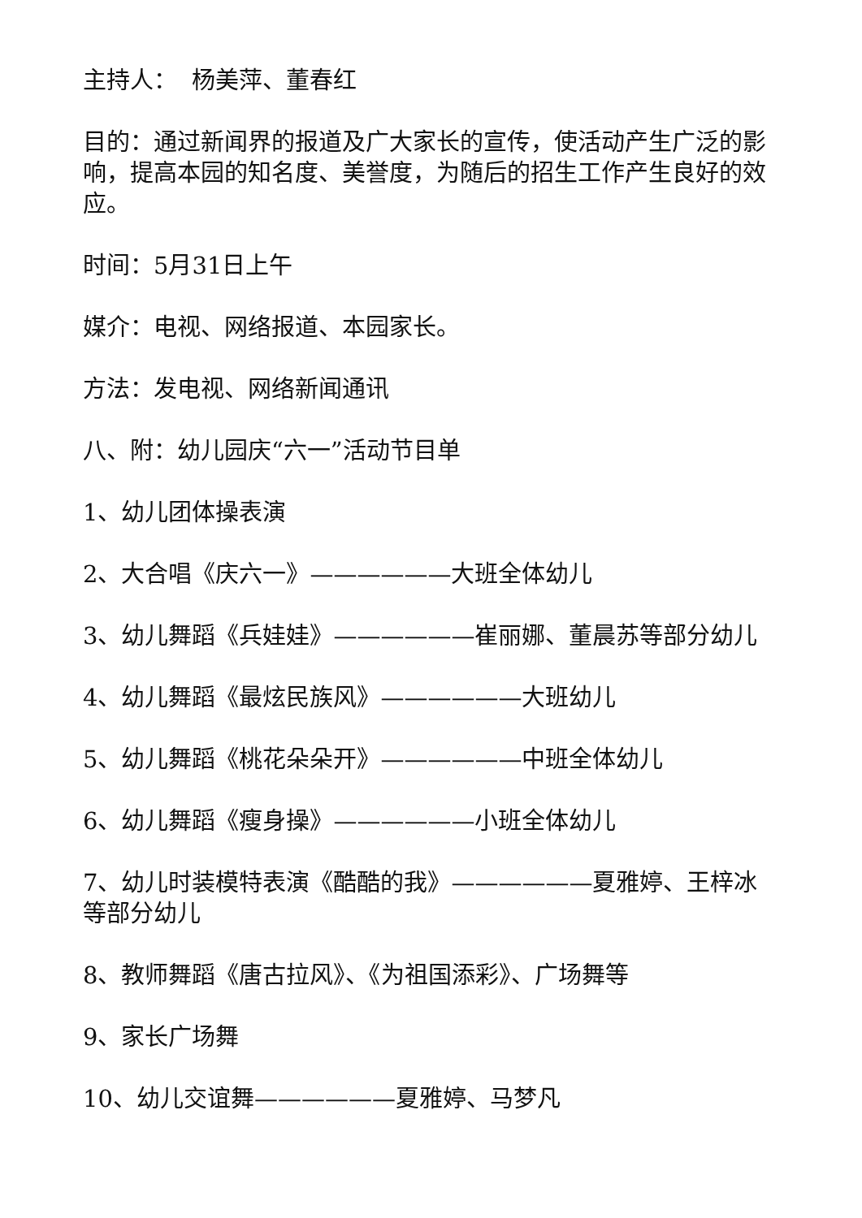主持人： 杨美萍、董春红
目的：通过新闻界的报道及广大家长的宣传，使活动产生广泛的影响，提高本园的知名度、美誉度，为随后的招生工作产生良好的效应。
时间：5月31日上午
媒介：电视、网络报道、本园家长。
方法：发电视、网络新闻通讯
八、附：幼儿园庆“六一”活动节目单
1、幼儿团体操表演
2、大合唱《庆六一》——————大班全体幼儿
3、幼儿舞蹈《兵娃娃》——————崔丽娜、董晨苏等部分幼儿
4、幼儿舞蹈《最炫民族风》——————大班幼儿
5、幼儿舞蹈《桃花朵朵开》——————中班全体幼儿
6、幼儿舞蹈《瘦身操》——————小班全体幼儿
7、幼儿时装模特表演《酷酷的我》——————夏雅婷、王梓冰等部分幼儿
8、教师舞蹈《唐古拉风》、《为祖国添彩》、广场舞等
9、家长广场舞
10、幼儿交谊舞——————夏雅婷、马梦凡